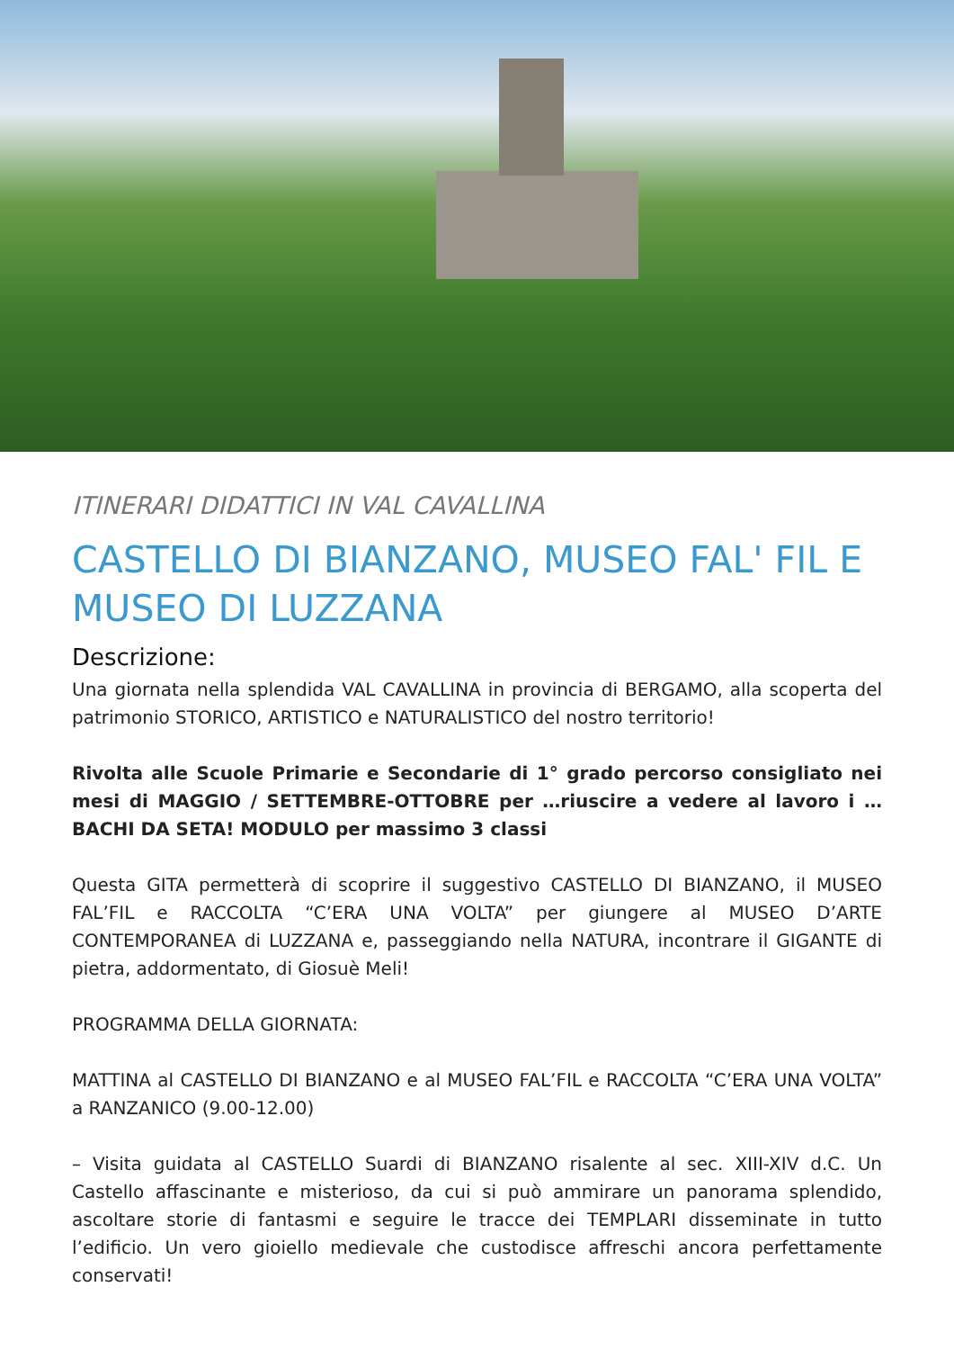ITINERARI DIDATTICI IN VAL CAVALLINA
CASTELLO DI BIANZANO, MUSEO FAL' FIL E MUSEO DI LUZZANA
Descrizione:
Una giornata nella splendida VAL CAVALLINA in provincia di BERGAMO, alla scoperta del patrimonio STORICO, ARTISTICO e NATURALISTICO del nostro territorio!
Rivolta alle Scuole Primarie e Secondarie di 1° grado percorso consigliato nei mesi di MAGGIO / SETTEMBRE-OTTOBRE per …riuscire a vedere al lavoro i … BACHI DA SETA! MODULO per massimo 3 classi
Questa GITA permetterà di scoprire il suggestivo CASTELLO DI BIANZANO, il MUSEO FAL’FIL e RACCOLTA “C’ERA UNA VOLTA” per giungere al MUSEO D’ARTE CONTEMPORANEA di LUZZANA e, passeggiando nella NATURA, incontrare il GIGANTE di pietra, addormentato, di Giosuè Meli!
PROGRAMMA DELLA GIORNATA:
MATTINA al CASTELLO DI BIANZANO e al MUSEO FAL’FIL e RACCOLTA “C’ERA UNA VOLTA” a RANZANICO (9.00-12.00)
– Visita guidata al CASTELLO Suardi di BIANZANO risalente al sec. XIII-XIV d.C. Un Castello affascinante e misterioso, da cui si può ammirare un panorama splendido, ascoltare storie di fantasmi e seguire le tracce dei TEMPLARI disseminate in tutto l’edificio. Un vero gioiello medievale che custodisce affreschi ancora perfettamente conservati!